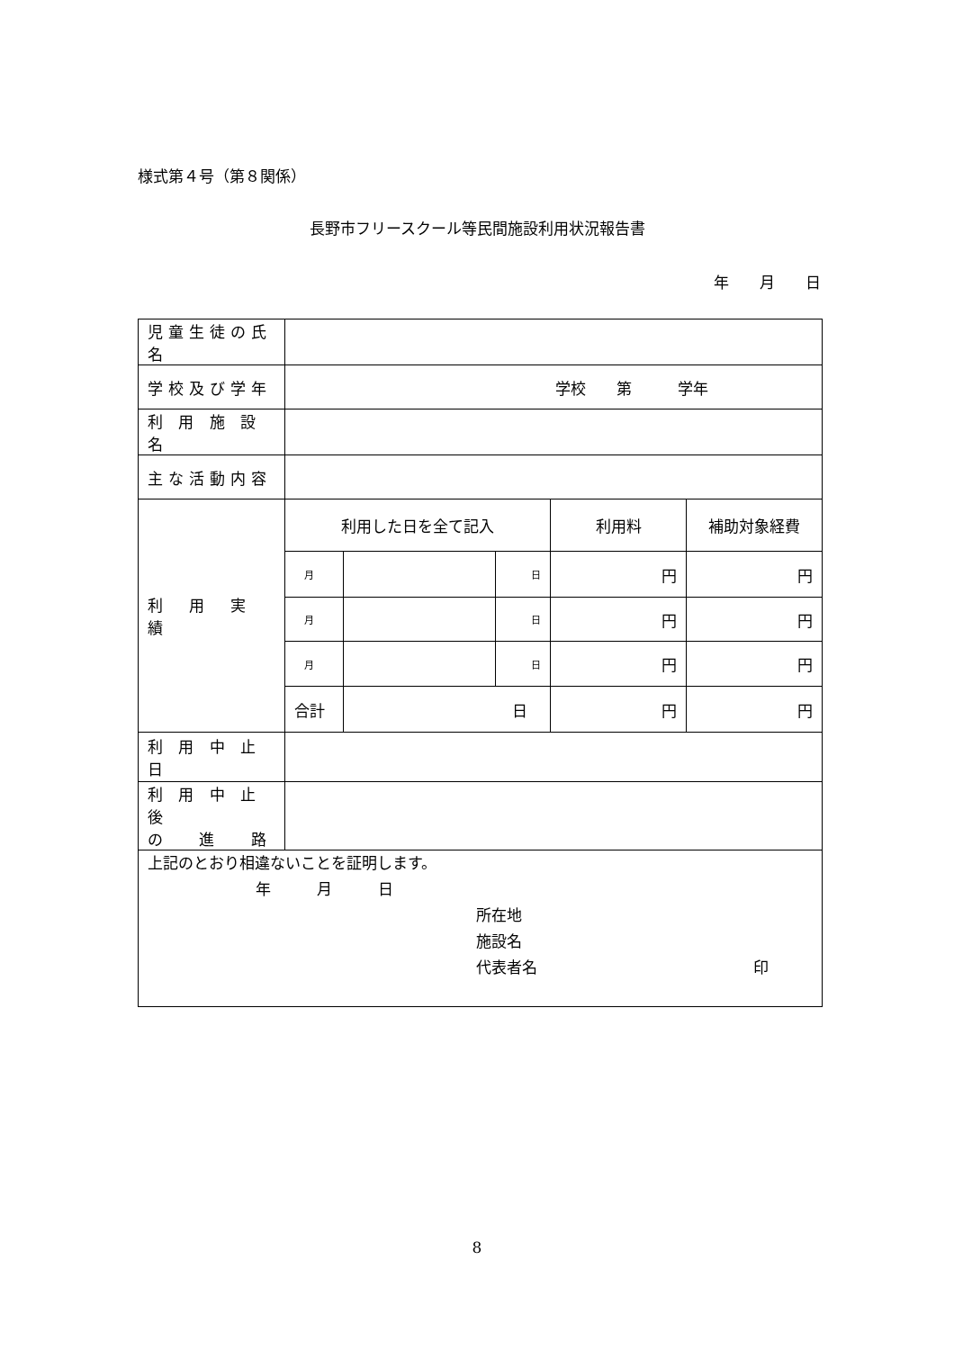様式第４号（第８関係）
長野市フリースクール等民間施設利用状況報告書
年　　月　　日
| 児童生徒の氏名 | | | | | |
| 学校及び学年 | 学校 第 学年 | | | | |
| 利 用 施 設 名 | | | | | |
| 主な活動内容 | | | | | |
| 利 用 実 績 | 利用した日を全て記入 | | | 利用料 | 補助対象経費 |
| | 月 | | 日 | 円 | 円 |
| | 月 | | 日 | 円 | 円 |
| | 月 | | 日 | 円 | 円 |
| | 合計 | 日 | | 円 | 円 |
| 利 用 中 止 日 | | | | | |
| 利 用 中 止 後 の 進 路 | | | | | |
| 上記のとおり相違ないことを証明します。 年 月 日 所在地 施設名 代表者名 印 | | | | | |
8